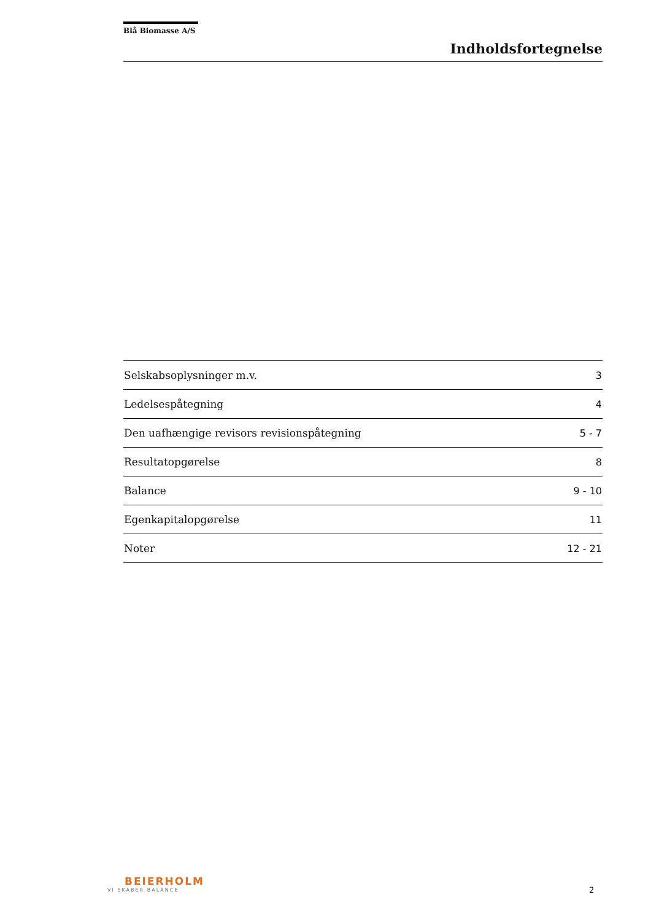Blå Biomasse A/S
Indholdsfortegnelse
| Selskabsoplysninger m.v. | 3 |
| Ledelsespåtegning | 4 |
| Den uafhængige revisors revisionspåtegning | 5 - 7 |
| Resultatopgørelse | 8 |
| Balance | 9 - 10 |
| Egenkapitalopgørelse | 11 |
| Noter | 12 - 21 |
BEIERHOLM
VI SKABER BALANCE
2